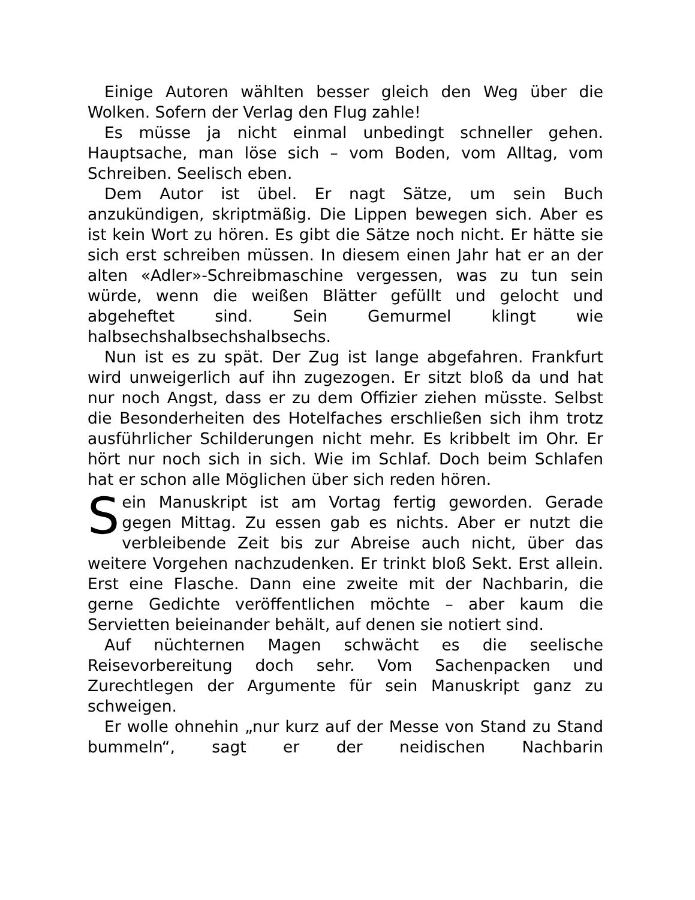Einige Autoren wählten besser gleich den Weg über die Wolken. Sofern der Verlag den Flug zahle!
Es müsse ja nicht einmal unbedingt schneller gehen. Hauptsache, man löse sich – vom Boden, vom Alltag, vom Schreiben. Seelisch eben.
Dem Autor ist übel. Er nagt Sätze, um sein Buch anzukündigen, skriptmäßig. Die Lippen bewegen sich. Aber es ist kein Wort zu hören. Es gibt die Sätze noch nicht. Er hätte sie sich erst schreiben müssen. In diesem einen Jahr hat er an der alten «Adler»-Schreibmaschine vergessen, was zu tun sein würde, wenn die weißen Blätter gefüllt und gelocht und abgeheftet sind. Sein Gemurmel klingt wie halbsechshalbsechshalbsechs.
Nun ist es zu spät. Der Zug ist lange abgefahren. Frankfurt wird unweigerlich auf ihn zugezogen. Er sitzt bloß da und hat nur noch Angst, dass er zu dem Offizier ziehen müsste. Selbst die Besonderheiten des Hotelfaches erschließen sich ihm trotz ausführlicher Schilderungen nicht mehr. Es kribbelt im Ohr. Er hört nur noch sich in sich. Wie im Schlaf. Doch beim Schlafen hat er schon alle Möglichen über sich reden hören.
Sein Manuskript ist am Vortag fertig geworden. Gerade gegen Mittag. Zu essen gab es nichts. Aber er nutzt die verbleibende Zeit bis zur Abreise auch nicht, über das weitere Vorgehen nachzudenken. Er trinkt bloß Sekt. Erst allein. Erst eine Flasche. Dann eine zweite mit der Nachbarin, die gerne Gedichte veröffentlichen möchte – aber kaum die Servietten beieinander behält, auf denen sie notiert sind.
Auf nüchternen Magen schwächt es die seelische Reisevorbereitung doch sehr. Vom Sachenpacken und Zurechtlegen der Argumente für sein Manuskript ganz zu schweigen.
Er wolle ohnehin „nur kurz auf der Messe von Stand zu Stand bummeln“, sagt er der neidischen Nachbarin